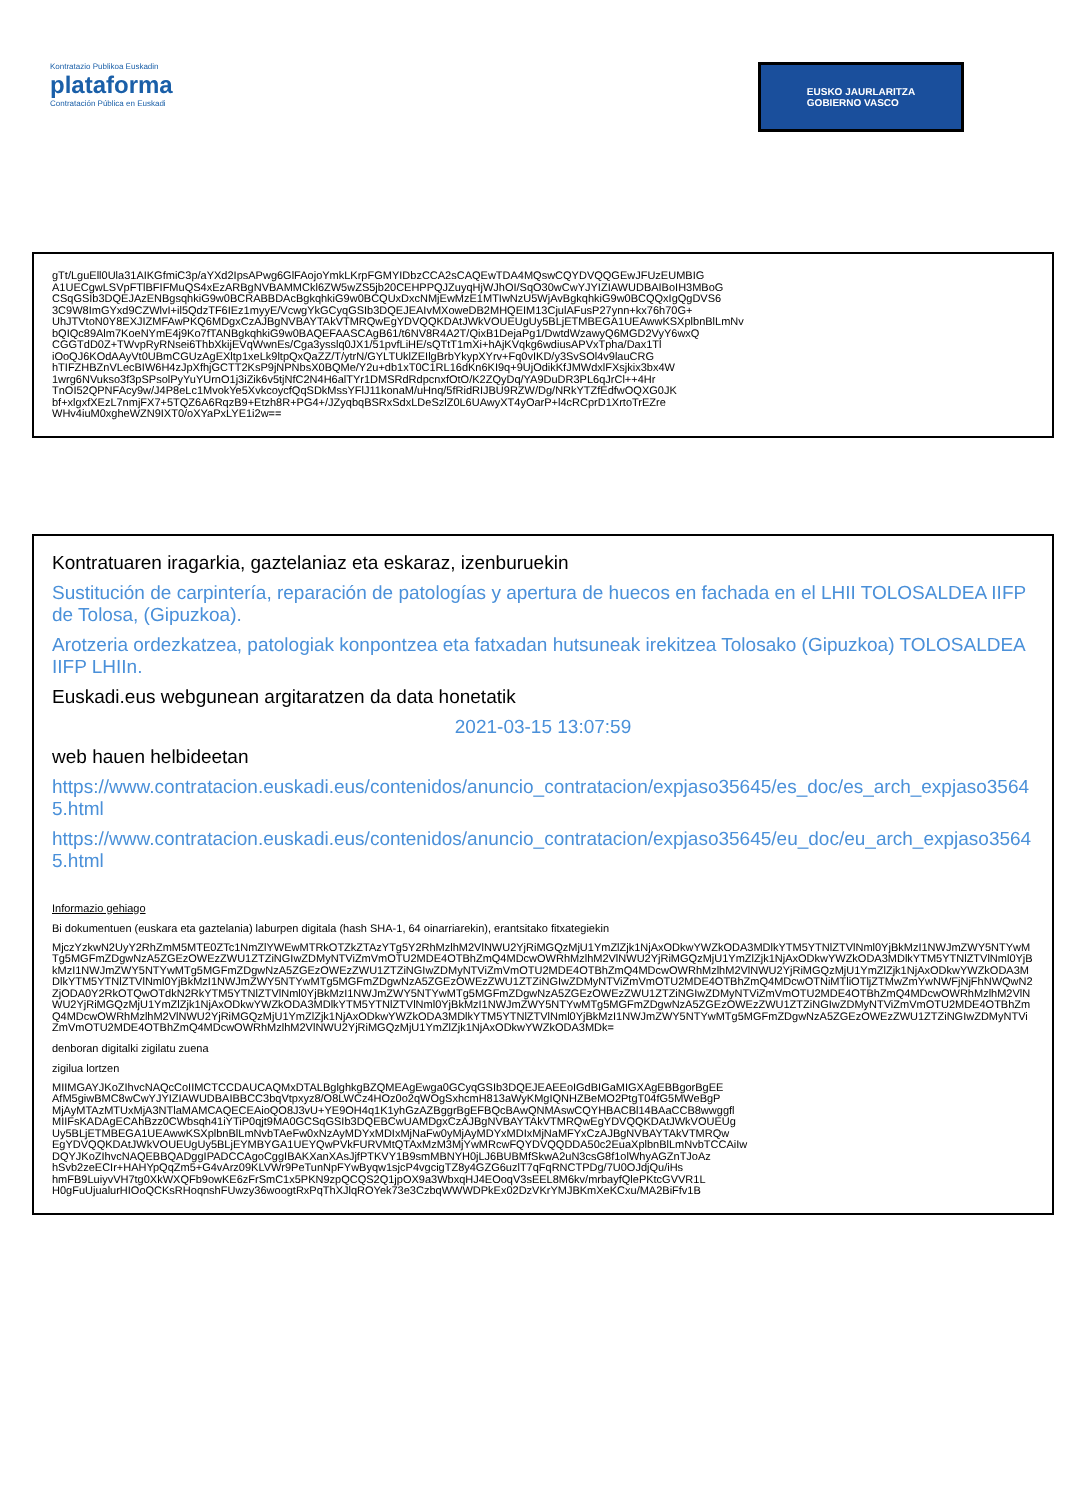Kontratazio Publikoa Euskadin
plataforma
Contratación Pública en Euskadi
EUSKO JAURLARITZA
GOBIERNO VASCO
gTt/LguEll0Ula31AIKGfmiC3p/aYXd2IpsAPwg6GlFAojoYmkLKrpFGMYIDbzCCA2sCAQEwTDA4MQswCQYDVQQGEwJFUzEUMBIG
A1UECgwLSVpFTlBFIFMuQS4xEzARBgNVBAMMCkl6ZW5wZS5jb20CEHPPQJZuyqHjWJhOI/SqO30wCwYJYIZIAWUDBAIBoIH3MBoG
CSqGSIb3DQEJAzENBgsqhkiG9w0BCRABBDAcBgkqhkiG9w0BCQUxDxcNMjEwMzE1MTIwNzU5WjAvBgkqhkiG9w0BCQQxIgQgDVS6
3C9W8ImGYxd9CZWlvI+il5QdzTF6IEz1myyE/VcwgYkGCyqGSIb3DQEJEAIvMXoweDB2MHQEIM13CjulAFusP27ynn+kx76h70G+
UhJTVtoN0Y8EXJIZMFAwPKQ6MDgxCzAJBgNVBAYTAkVTMRQwEgYDVQQKDAtJWkVOUEUgUy5BLjETMBEGA1UEAwwKSXplbnBlLmNv
bQIQc89Alm7KoeNYmE4j9Ko7fTANBgkqhkiG9w0BAQEFAASCAgB61/t6NV8R4A2T/QixB1DejaPg1/DwtdWzawyQ6MGD2VyY6wxQ
CGGTdD0Z+TWvpRyRNsei6ThbXkijEVqWwnEs/Cga3ysslq0JX1/51pvfLiHE/sQTtT1mXi+hAjKVqkg6wdiusAPVxTpha/Dax1Tl
iOoQJ6KOdAAyVt0UBmCGUzAgEXltp1xeLk9ltpQxQaZZ/T/ytrN/GYLTUklZEIlgBrbYkypXYrv+Fq0vIKD/y3SvSOl4v9lauCRG
hTIFZHBZnVLecBIW6H4zJpXfhjGCTT2KsP9jNPNbsX0BQMe/Y2u+db1xT0C1RL16dKn6KI9q+9UjOdikKfJMWdxlFXsjkix3bx4W
1wrg6NVukso3f3pSPsolPyYuYUrnO1j3iZik6v5tjNfC2N4H6alTYr1DMSRdRdpcnxfOtO/K2ZQyDq/YA9DuDR3PL6qJrCl++4Hr
TnOI52QPNFAcy9w/J4P8eLc1MvokYe5XvkcoycfQqSDkMssYFlJ11konaM/uHnq/5fRidRIJBU9RZW/Dg/NRkYTZfEdfwOQXG0JK
bf+xlgxfXEzL7nmjFX7+5TQZ6A6RqzB9+Etzh8R+PG4+/JZyqbqBSRxSdxLDeSzlZ0L6UAwyXT4yOarP+l4cRCprD1XrtoTrEZre
WHv4iuM0xgheWZN9IXT0/oXYaPxLYE1i2w==
Kontratuaren iragarkia, gaztelaniaz eta eskaraz, izenburuekin
Sustitución de carpintería, reparación de patologías y apertura de huecos en fachada en el LHII TOLOSALDEA IIFP de Tolosa, (Gipuzkoa).
Arotzeria ordezkatzea, patologiak konpontzea eta fatxadan hutsuneak irekitzea Tolosako (Gipuzkoa) TOLOSALDEA IIFP LHIIn.
Euskadi.eus webgunean argitaratzen da data honetatik
2021-03-15 13:07:59
web hauen helbideetan
https://www.contratacion.euskadi.eus/contenidos/anuncio_contratacion/expjaso35645/es_doc/es_arch_expjaso35645.html
https://www.contratacion.euskadi.eus/contenidos/anuncio_contratacion/expjaso35645/eu_doc/eu_arch_expjaso35645.html
Informazio gehiago
Bi dokumentuen (euskara eta gaztelania) laburpen digitala (hash SHA-1, 64 oinarriarekin), erantsitako fitxategiekin
MjczYzkwN2UyY2RhZmM5MTE0ZTc1NmZlYWEwMTRkOTZkZTAzYTg5Y2RhMzlhM2VlNWU2YjRiMGQzMjU1YmZlZjk1NjAxODkwYWZkODA3MDlkYTM5YTNlZTVlNml0YjBkMzI1NWJmZWY5NTYwMTg5MGFmZDgwNzA5ZGEzOWEzZWU1ZTZiNGIwZDMyNTViZmVmOTU2MDE4OTBhZmQ4MDcwOWRhMzlhM2VlNWU2YjRiMGQzMjU1YmZlZjk1NjAxODkwYWZkODA3MDlkYTM5YTNlZTVlNml0YjBkMzI1NWJmZWY5NTYwMTg5MGFmZDgwNzA5ZGEzOWEzZWU1ZTZiNGIwZDMyNTViZmVmOTU2MDE4OTBhZmQ4MDcwOWRhMzlhM2VlNWU2YjRiMGQzMjU1YmZlZjk1NjAxODkwYWZkODA3MDlkYTM5YTNlZTVlNml0YjBkMzI1NWJmZWY5NTYwMTg5MGFmZDgwNzA5ZGEzOWEzZWU1ZTZiNGIwZDMyNTViZmVmOTU2MDE4OTBhZmQ4MDcwOTNiMTliOTljZTMwZmYwNWFjNjFhNWQwN2ZjODA0Y2RkOTQwOTdkN2RkYTM5YTNlZTVlNml0YjBkMzI1NWJmZWY5NTYwMTg5MGFmZDgwNzA5ZGEzOWEzZWU1ZTZiNGIwZDMyNTViZmVmOTU2MDE4OTBhZmQ4MDcwOWRhMzlhM2VlNWU2YjRiMGQzMjU1YmZlZjk1NjAxODkwYWZkODA3MDlkYTM5YTNlZTVlNml0YjBkMzI1NWJmZWY5NTYwMTg5MGFmZDgwNzA5ZGEzOWEzZWU1ZTZiNGIwZDMyNTViZmVmOTU2MDE4OTBhZmQ4MDcwOWRhMzlhM2VlNWU2YjRiMGQzMjU1YmZlZjk1NjAxODkwYWZkODA3MDlkYTM5YTNlZTVlNml0YjBkMzI1NWJmZWY5NTYwMTg5MGFmZDgwNzA5ZGEzOWEzZWU1ZTZiNGIwZDMyNTViZmVmOTU2MDE4OTBhZmQ4MDcwOWRhMzlhM2VlNWU2YjRiMGQzMjU1YmZlZjk1NjAxODkwYWZkODA3MDk=
denboran digitalki zigilatu zuena
zigilua lortzen
MIIMGAYJKoZIhvcNAQcCoIIMCTCCDAUCAQMxDTALBglghkgBZQMEAgEwga0GCyqGSIb3DQEJEAEEoIGdBIGaMIGXAgEBBgorBgEE
AfM5giwBMC8wCwYJYIZIAWUDBAIBBCC3bqVtpxyz8/O8LWCz4HOz0o2qWOgSxhcmH813aWyKMgIQNHZBeMO2PtgT04fG5MWeBgP
MjAyMTAzMTUxMjA3NTlaMAMCAQECEAioQO8J3vU+YE9OH4q1K1yhGzAZBggrBgEFBQcBAwQNMAswCQYHBACBl14BAaCCB8wwggfl
MIIFsKADAgECAhBzz0CWbsqh41iYTiP0qjt9MA0GCSqGSIb3DQEBCwUAMDgxCzAJBgNVBAYTAkVTMRQwEgYDVQQKDAtJWkVOUEUg
Uy5BLjETMBEGA1UEAwwKSXplbnBlLmNvbTAeFw0xNzAyMDYxMDIxMjNaFw0yMjAyMDYxMDIxMjNaMFYxCzAJBgNVBAYTAkVTMRQw
EgYDVQQKDAtJWkVOUEUgUy5BLjEYMBYGA1UEYQwPVkFURVMtQTAxMzM3MjYwMRcwFQYDVQQDDA50c2EuaXplbnBlLmNvbTCCAiIw
DQYJKoZIhvcNAQEBBQADggIPADCCAgoCggIBAKXanXAsJjfPTKVY1B9smMBNYH0jLJ6BUBMfSkwA2uN3csG8f1olWhyAGZnTJoAz
hSvb2zeECIr+HAHYpQqZm5+G4vArz09KLVWr9PeTunNpFYwByqw1sjcP4vgcigTZ8y4GZG6uzlT7qFqRNCTPDg/7U0OJdjQu/iHs
hmFB9LuiyvVH7tg0XkWXQFb9owKE6zFrSmC1x5PKN9zpQCQS2Q1jpOX9a3WbxqHJ4EOoqV3sEEL8M6kv/mrbayfQlePKtcGVVR1L
H0gFuUjualurHIOoQCKsRHoqnshFUwzy36woogtRxPqThXJlqROYek73e3CzbqWWWDPkEx02DzVKrYMJBKmXeKCxu/MA2BiFfv1B